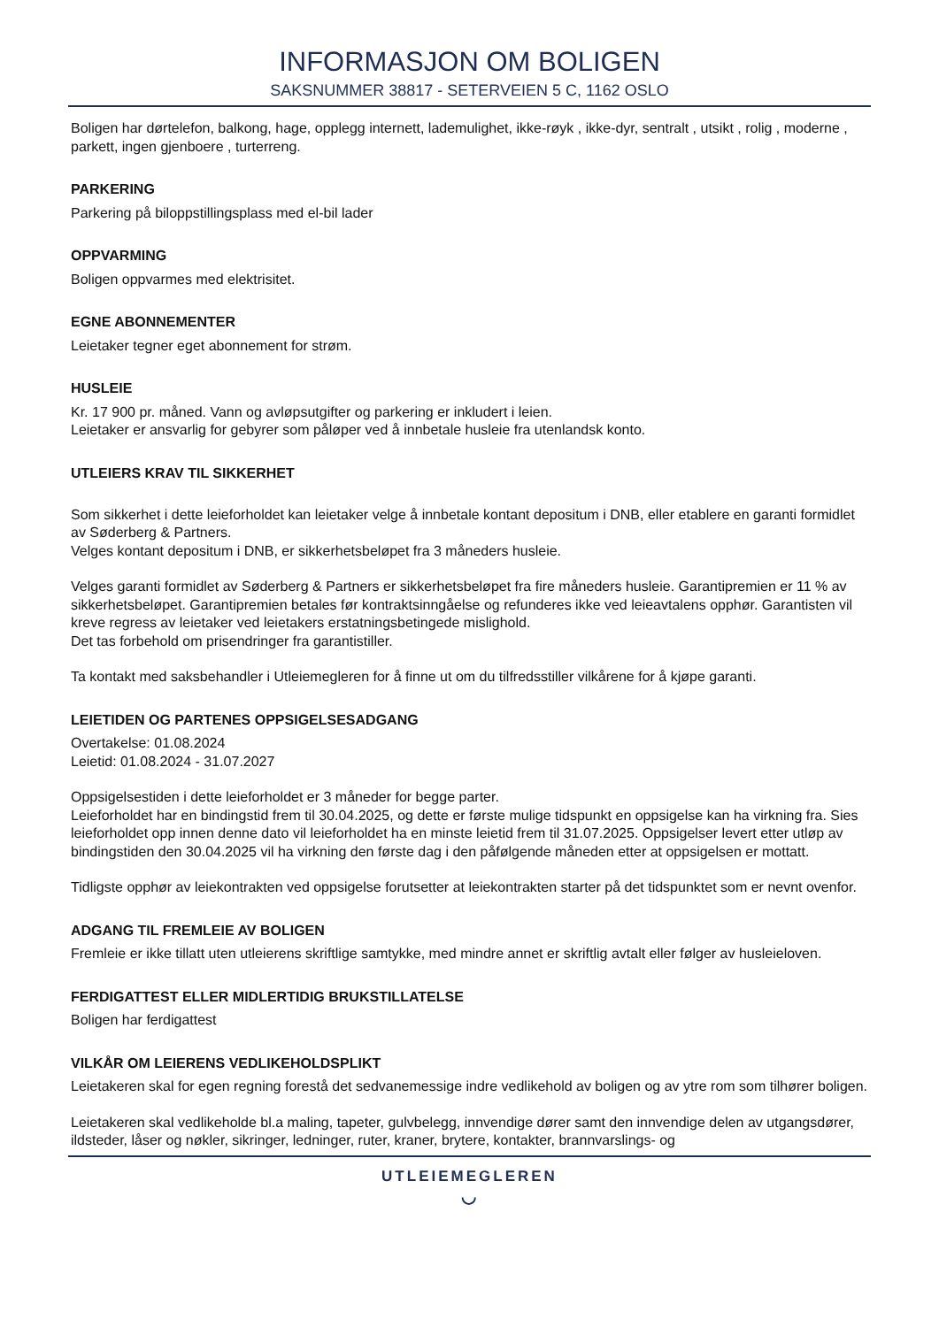INFORMASJON OM BOLIGEN
SAKSNUMMER 38817 - SETERVEIEN 5 C, 1162 OSLO
Boligen har dørtelefon, balkong, hage, opplegg internett, lademulighet, ikke-røyk , ikke-dyr, sentralt , utsikt , rolig , moderne , parkett, ingen gjenboere , turterreng.
PARKERING
Parkering på biloppstillingsplass med el-bil lader
OPPVARMING
Boligen oppvarmes med elektrisitet.
EGNE ABONNEMENTER
Leietaker tegner eget abonnement for strøm.
HUSLEIE
Kr. 17 900 pr. måned. Vann og avløpsutgifter og parkering er inkludert i leien.
Leietaker er ansvarlig for gebyrer som påløper ved å innbetale husleie fra utenlandsk konto.
UTLEIERS KRAV TIL SIKKERHET
Som sikkerhet i dette leieforholdet kan leietaker velge å innbetale kontant depositum i DNB, eller etablere en garanti formidlet av Søderberg & Partners.
Velges kontant depositum i DNB, er sikkerhetsbeløpet fra 3 måneders husleie.
Velges garanti formidlet av Søderberg & Partners er sikkerhetsbeløpet fra fire måneders husleie. Garantipremien er 11 % av sikkerhetsbeløpet. Garantipremien betales før kontraktsinngåelse og refunderes ikke ved leieavtalens opphør. Garantisten vil kreve regress av leietaker ved leietakers erstatningsbetingede mislighold.
Det tas forbehold om prisendringer fra garantistiller.
Ta kontakt med saksbehandler i Utleiemegleren for å finne ut om du tilfredsstiller vilkårene for å kjøpe garanti.
LEIETIDEN OG PARTENES OPPSIGELSESADGANG
Overtakelse: 01.08.2024
Leietid: 01.08.2024 - 31.07.2027
Oppsigelsestiden i dette leieforholdet er 3 måneder for begge parter.
Leieforholdet har en bindingstid frem til 30.04.2025, og dette er første mulige tidspunkt en oppsigelse kan ha virkning fra. Sies leieforholdet opp innen denne dato vil leieforholdet ha en minste leietid frem til 31.07.2025. Oppsigelser levert etter utløp av bindingstiden den 30.04.2025 vil ha virkning den første dag i den påfølgende måneden etter at oppsigelsen er mottatt.
Tidligste opphør av leiekontrakten ved oppsigelse forutsetter at leiekontrakten starter på det tidspunktet som er nevnt ovenfor.
ADGANG TIL FREMLEIE AV BOLIGEN
Fremleie er ikke tillatt uten utleierens skriftlige samtykke, med mindre annet er skriftlig avtalt eller følger av husleieloven.
FERDIGATTEST ELLER MIDLERTIDIG BRUKSTILLATELSE
Boligen har ferdigattest
VILKÅR OM LEIERENS VEDLIKEHOLDSPLIKT
Leietakeren skal for egen regning forestå det sedvanemessige indre vedlikehold av boligen og av ytre rom som tilhører boligen.
Leietakeren skal vedlikeholde bl.a maling, tapeter, gulvbelegg, innvendige dører samt den innvendige delen av utgangsdører, ildsteder, låser og nøkler, sikringer, ledninger, ruter, kraner, brytere, kontakter, brannvarslings- og
UTLEIEMEGLEREN
◡